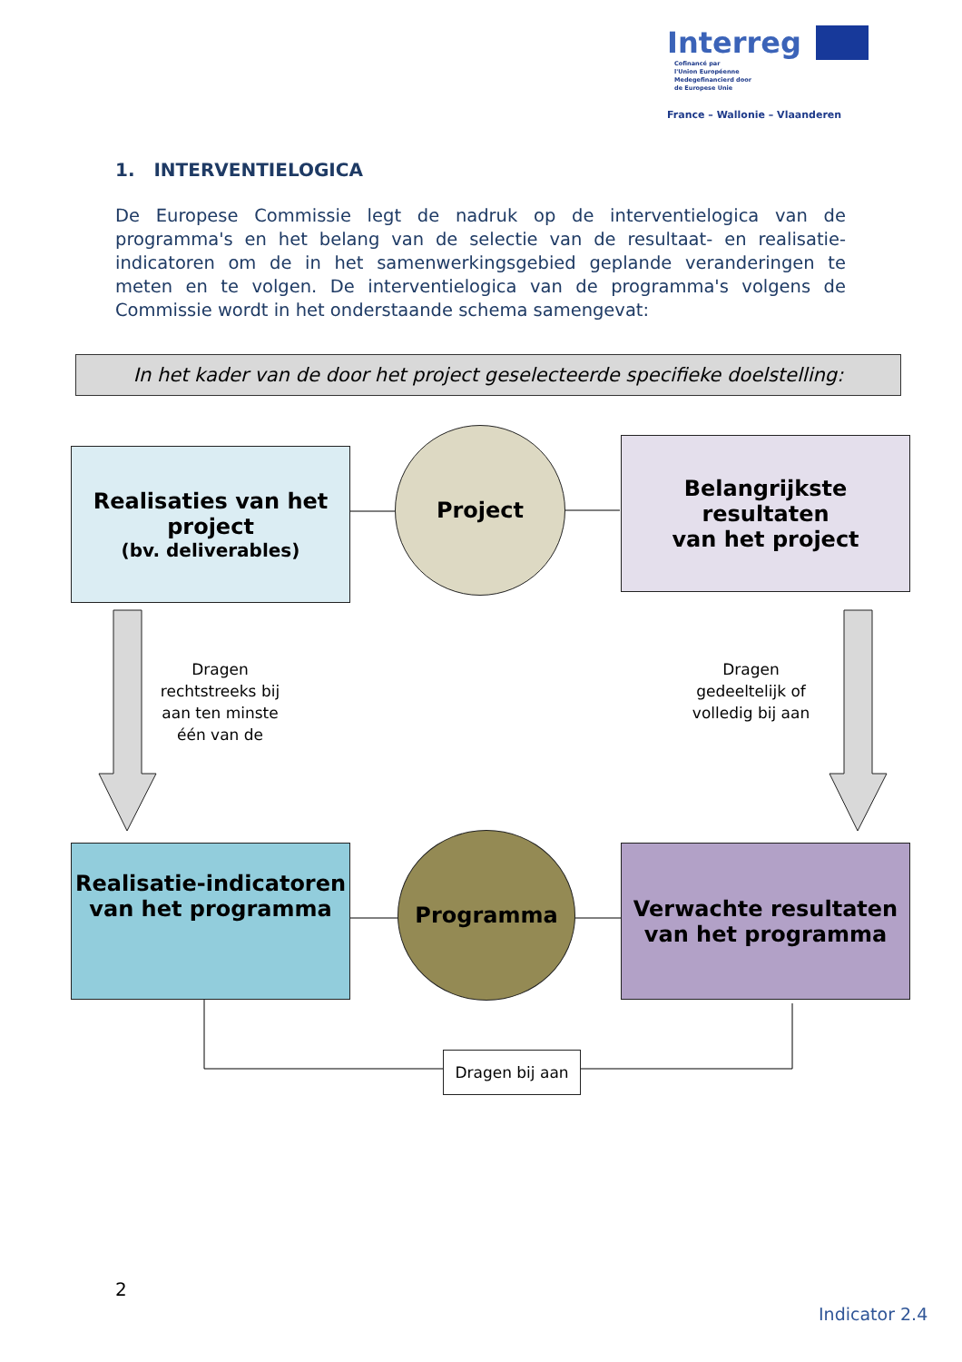Interreg
Cofinancé par
l'Union Européenne
Medegefinancierd door
de Europese Unie
France – Wallonie – Vlaanderen
1. INTERVENTIELOGICA
De Europese Commissie legt de nadruk op de interventielogica van de programma's en het belang van de selectie van de resultaat- en realisatie-indicatoren om de in het samenwerkingsgebied geplande veranderingen te meten en te volgen. De interventielogica van de programma's volgens de Commissie wordt in het onderstaande schema samengevat:
In het kader van de door het project geselecteerde specifieke doelstelling:
Realisaties van het project
(bv. deliverables)
Project
Belangrijkste resultaten
van het project
Dragen rechtstreeks bij aan ten minste één van de
Dragen gedeeltelijk of volledig bij aan
Realisatie-indicatoren van het programma
Programma
Verwachte resultaten van het programma
Dragen bij aan
2
Indicator 2.4